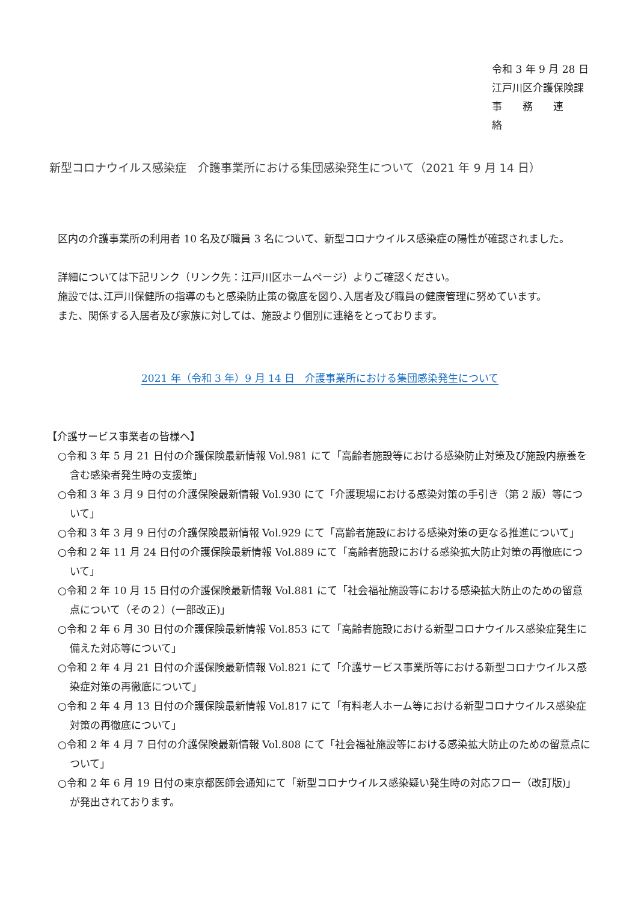令和 3 年 9 月 28 日
江戸川区介護保険課
事　　務　　連　　絡
新型コロナウイルス感染症　介護事業所における集団感染発生について（2021 年 9 月 14 日）
区内の介護事業所の利用者 10 名及び職員 3 名について、新型コロナウイルス感染症の陽性が確認されました。
詳細については下記リンク（リンク先：江戸川区ホームページ）よりご確認ください。
施設では､江戸川保健所の指導のもと感染防止策の徹底を図り､入居者及び職員の健康管理に努めています。
また、関係する入居者及び家族に対しては、施設より個別に連絡をとっております。
2021 年（令和 3 年）9 月 14 日　介護事業所における集団感染発生について
【介護サービス事業者の皆様へ】
○令和 3 年 5 月 21 日付の介護保険最新情報 Vol.981 にて「高齢者施設等における感染防止対策及び施設内療養を含む感染者発生時の支援策」
○令和 3 年 3 月 9 日付の介護保険最新情報 Vol.930 にて「介護現場における感染対策の手引き（第 2 版）等について」
○令和 3 年 3 月 9 日付の介護保険最新情報 Vol.929 にて「高齢者施設における感染対策の更なる推進について」
○令和 2 年 11 月 24 日付の介護保険最新情報 Vol.889 にて「高齢者施設における感染拡大防止対策の再徹底について」
○令和 2 年 10 月 15 日付の介護保険最新情報 Vol.881 にて「社会福祉施設等における感染拡大防止のための留意点について（その２）(一部改正)」
○令和 2 年 6 月 30 日付の介護保険最新情報 Vol.853 にて「高齢者施設における新型コロナウイルス感染症発生に備えた対応等について」
○令和 2 年 4 月 21 日付の介護保険最新情報 Vol.821 にて「介護サービス事業所等における新型コロナウイルス感染症対策の再徹底について」
○令和 2 年 4 月 13 日付の介護保険最新情報 Vol.817 にて「有料老人ホーム等における新型コロナウイルス感染症対策の再徹底について」
○令和 2 年 4 月 7 日付の介護保険最新情報 Vol.808 にて「社会福祉施設等における感染拡大防止のための留意点について」
○令和 2 年 6 月 19 日付の東京都医師会通知にて「新型コロナウイルス感染疑い発生時の対応フロー（改訂版)」
が発出されております。